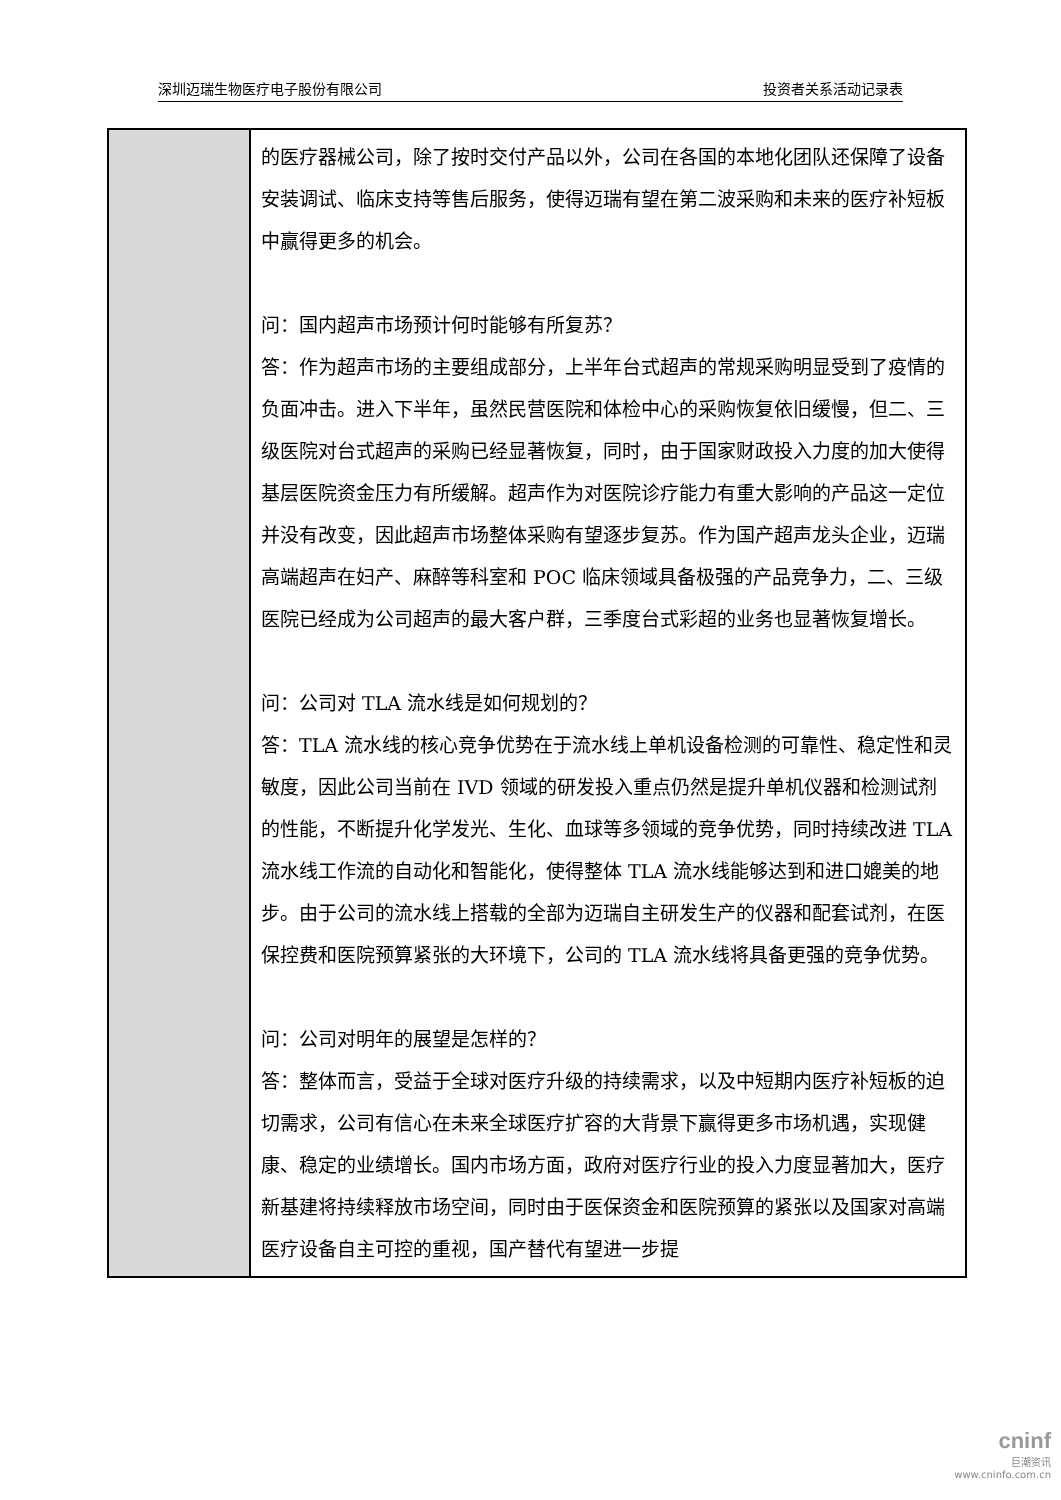深圳迈瑞生物医疗电子股份有限公司 投资者关系活动记录表
| | 的医疗器械公司，除了按时交付产品以外，公司在各国的本地化团队还保障了设备安装调试、临床支持等售后服务，使得迈瑞有望在第二波采购和未来的医疗补短板中赢得更多的机会。 问：国内超声市场预计何时能够有所复苏？ 答：作为超声市场的主要组成部分，上半年台式超声的常规采购明显受到了疫情的负面冲击。进入下半年，虽然民营医院和体检中心的采购恢复依旧缓慢，但二、三级医院对台式超声的采购已经显著恢复，同时，由于国家财政投入力度的加大使得基层医院资金压力有所缓解。超声作为对医院诊疗能力有重大影响的产品这一定位并没有改变，因此超声市场整体采购有望逐步复苏。作为国产超声龙头企业，迈瑞高端超声在妇产、麻醉等科室和 POC 临床领域具备极强的产品竞争力，二、三级医院已经成为公司超声的最大客户群，三季度台式彩超的业务也显著恢复增长。 问：公司对 TLA 流水线是如何规划的？ 答：TLA 流水线的核心竞争优势在于流水线上单机设备检测的可靠性、稳定性和灵敏度，因此公司当前在 IVD 领域的研发投入重点仍然是提升单机仪器和检测试剂的性能，不断提升化学发光、生化、血球等多领域的竞争优势，同时持续改进 TLA 流水线工作流的自动化和智能化，使得整体 TLA 流水线能够达到和进口媲美的地步。由于公司的流水线上搭载的全部为迈瑞自主研发生产的仪器和配套试剂，在医保控费和医院预算紧张的大环境下，公司的 TLA 流水线将具备更强的竞争优势。 问：公司对明年的展望是怎样的？ 答：整体而言，受益于全球对医疗升级的持续需求，以及中短期内医疗补短板的迫切需求，公司有信心在未来全球医疗扩容的大背景下赢得更多市场机遇，实现健康、稳定的业绩增长。国内市场方面，政府对医疗行业的投入力度显著加大，医疗新基建将持续释放市场空间，同时由于医保资金和医院预算的紧张以及国家对高端医疗设备自主可控的重视，国产替代有望进一步提 |
cninf
巨潮资讯
www.cninfo.com.cn